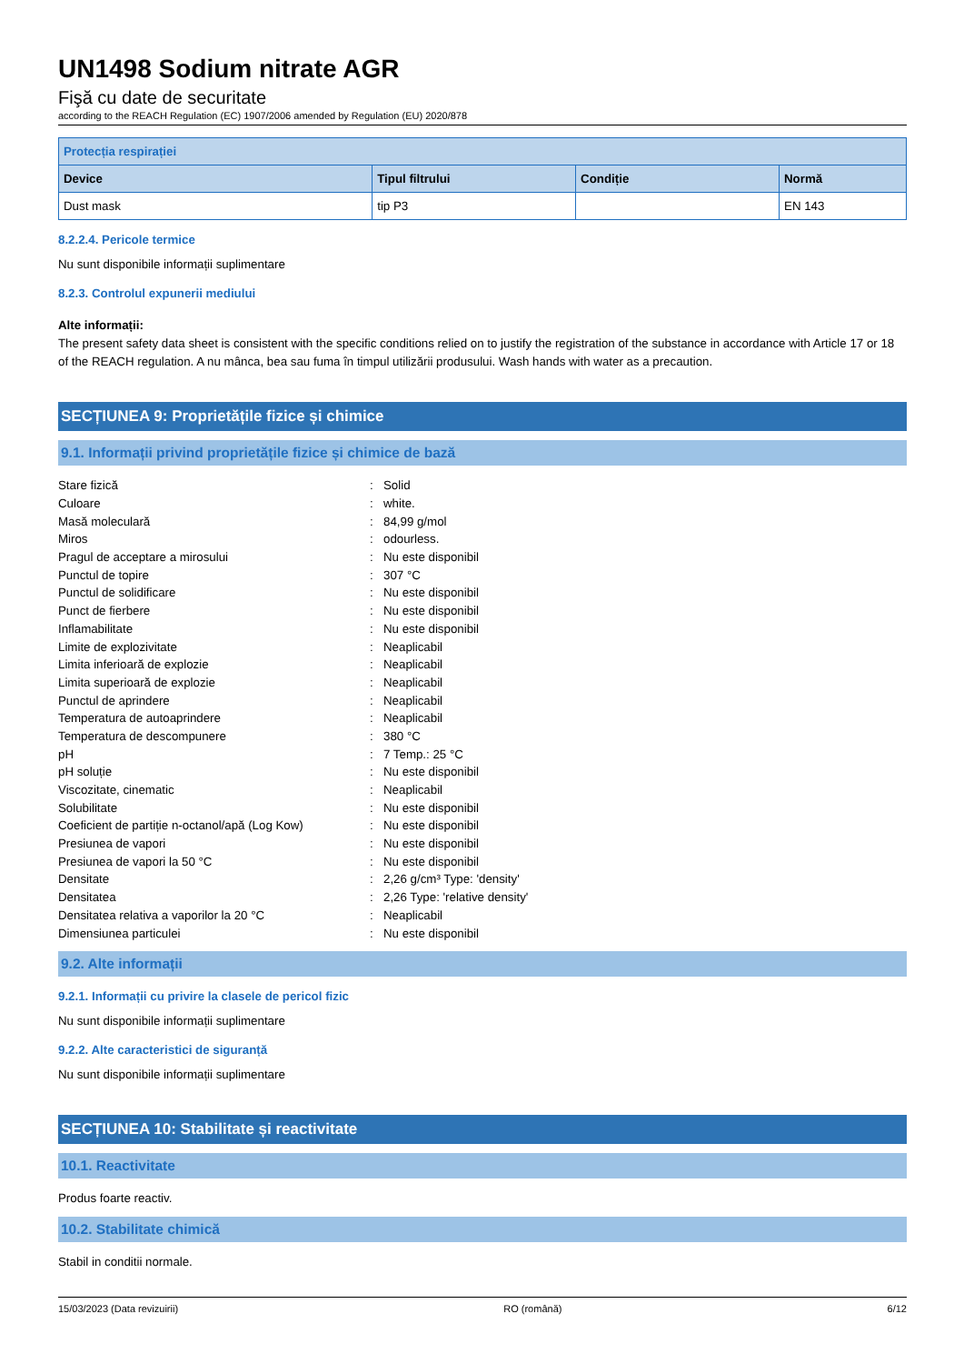UN1498 Sodium nitrate AGR
Fişă cu date de securitate
according to the REACH Regulation (EC) 1907/2006 amended by Regulation (EU) 2020/878
| Protecția respirației | | | |
| --- | --- | --- | --- |
| Device | Tipul filtrului | Condiție | Normă |
| Dust mask | tip P3 | | EN 143 |
8.2.2.4. Pericole termice
Nu sunt disponibile informații suplimentare
8.2.3. Controlul expunerii mediului
Alte informații:
The present safety data sheet is consistent with the specific conditions relied on to justify the registration of the substance in accordance with Article 17 or 18 of the REACH regulation. A nu mânca, bea sau fuma în timpul utilizării produsului. Wash hands with water as a precaution.
SECȚIUNEA 9: Proprietățile fizice și chimice
9.1. Informații privind proprietățile fizice și chimice de bază
| Stare fizică | : | Solid |
| Culoare | : | white. |
| Masă moleculară | : | 84,99 g/mol |
| Miros | : | odourless. |
| Pragul de acceptare a mirosului | : | Nu este disponibil |
| Punctul de topire | : | 307 °C |
| Punctul de solidificare | : | Nu este disponibil |
| Punct de fierbere | : | Nu este disponibil |
| Inflamabilitate | : | Nu este disponibil |
| Limite de explozivitate | : | Neaplicabil |
| Limita inferioară de explozie | : | Neaplicabil |
| Limita superioară de explozie | : | Neaplicabil |
| Punctul de aprindere | : | Neaplicabil |
| Temperatura de autoaprindere | : | Neaplicabil |
| Temperatura de descompunere | : | 380 °C |
| pH | : | 7 Temp.: 25 °C |
| pH soluție | : | Nu este disponibil |
| Viscozitate, cinematic | : | Neaplicabil |
| Solubilitate | : | Nu este disponibil |
| Coeficient de partiție n-octanol/apă (Log Kow) | : | Nu este disponibil |
| Presiunea de vapori | : | Nu este disponibil |
| Presiunea de vapori la 50 °C | : | Nu este disponibil |
| Densitate | : | 2,26 g/cm³ Type: 'density' |
| Densitatea | : | 2,26 Type: 'relative density' |
| Densitatea relativa a vaporilor la 20 °C | : | Neaplicabil |
| Dimensiunea particulei | : | Nu este disponibil |
9.2. Alte informații
9.2.1. Informații cu privire la clasele de pericol fizic
Nu sunt disponibile informații suplimentare
9.2.2. Alte caracteristici de siguranță
Nu sunt disponibile informații suplimentare
SECȚIUNEA 10: Stabilitate și reactivitate
10.1. Reactivitate
Produs foarte reactiv.
10.2. Stabilitate chimică
Stabil in conditii normale.
15/03/2023 (Data revizuirii) RO (română) 6/12